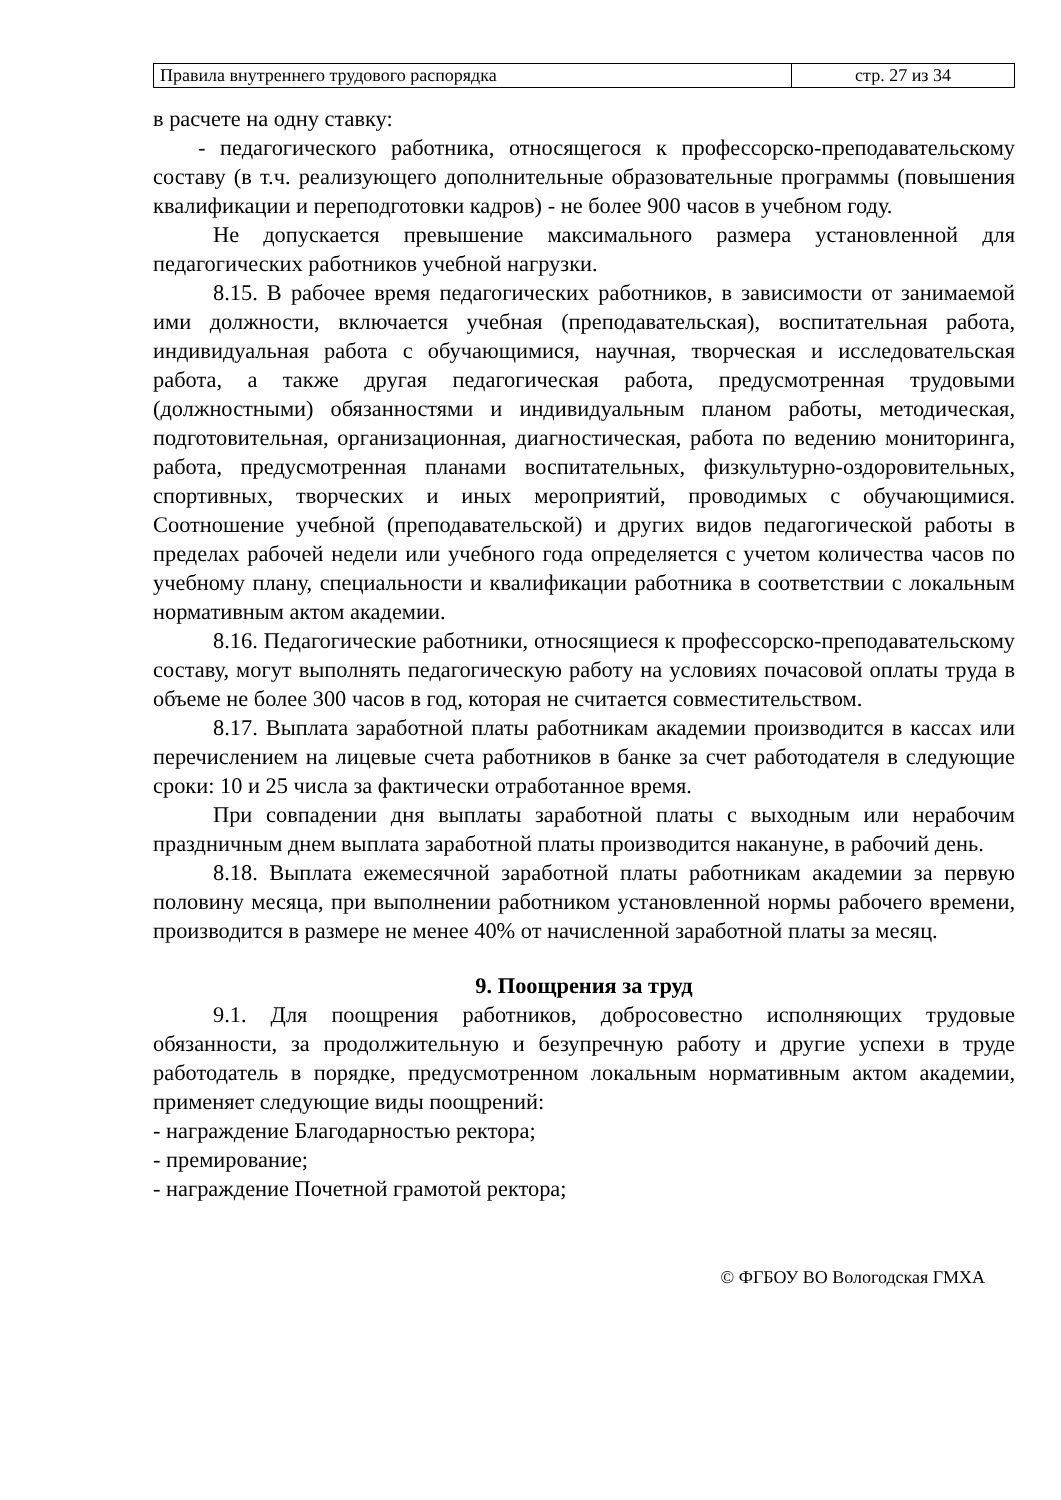| Правила внутреннего трудового распорядка | стр. 27 из 34 |
в расчете на одну ставку:
- педагогического работника, относящегося к профессорско-преподавательскому составу (в т.ч. реализующего дополнительные образовательные программы (повышения квалификации и переподготовки кадров) - не более 900 часов в учебном году.
Не допускается превышение максимального размера установленной для педагогических работников учебной нагрузки.
8.15. В рабочее время педагогических работников, в зависимости от занимаемой ими должности, включается учебная (преподавательская), воспитательная работа, индивидуальная работа с обучающимися, научная, творческая и исследовательская работа, а также другая педагогическая работа, предусмотренная трудовыми (должностными) обязанностями и индивидуальным планом работы, методическая, подготовительная, организационная, диагностическая, работа по ведению мониторинга, работа, предусмотренная планами воспитательных, физкультурно-оздоровительных, спортивных, творческих и иных мероприятий, проводимых с обучающимися. Соотношение учебной (преподавательской) и других видов педагогической работы в пределах рабочей недели или учебного года определяется с учетом количества часов по учебному плану, специальности и квалификации работника в соответствии с локальным нормативным актом академии.
8.16. Педагогические работники, относящиеся к профессорско-преподавательскому составу, могут выполнять педагогическую работу на условиях почасовой оплаты труда в объеме не более 300 часов в год, которая не считается совместительством.
8.17. Выплата заработной платы работникам академии производится в кассах или перечислением на лицевые счета работников в банке за счет работодателя в следующие сроки: 10 и 25 числа за фактически отработанное время.
При совпадении дня выплаты заработной платы с выходным или нерабочим праздничным днем выплата заработной платы производится накануне, в рабочий день.
8.18. Выплата ежемесячной заработной платы работникам академии за первую половину месяца, при выполнении работником установленной нормы рабочего времени, производится в размере не менее 40% от начисленной заработной платы за месяц.
9. Поощрения за труд
9.1. Для поощрения работников, добросовестно исполняющих трудовые обязанности, за продолжительную и безупречную работу и другие успехи в труде работодатель в порядке, предусмотренном локальным нормативным актом академии, применяет следующие виды поощрений:
- награждение Благодарностью ректора;
- премирование;
- награждение Почетной грамотой ректора;
© ФГБОУ ВО Вологодская ГМХА